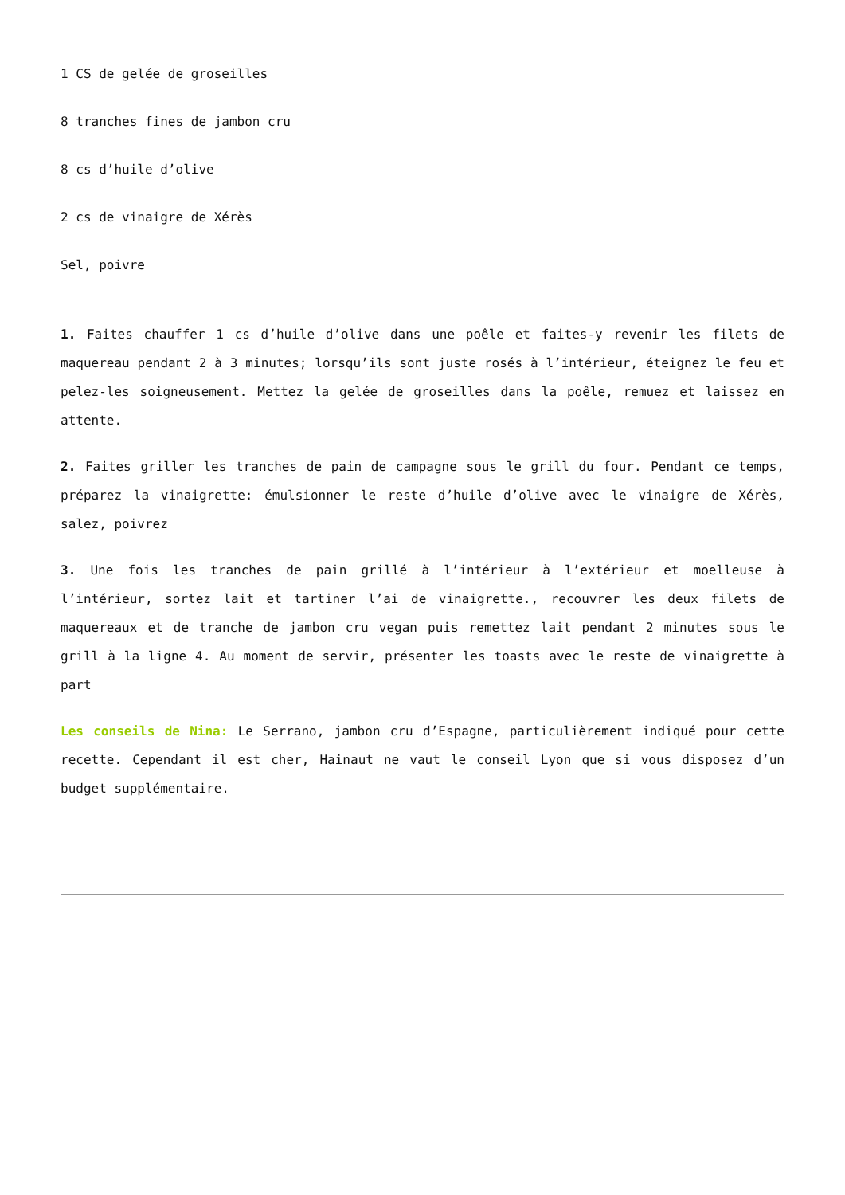1 CS de gelée de groseilles
8 tranches fines de jambon cru
8 cs d’huile d’olive
2 cs de vinaigre de Xérès
Sel, poivre
1. Faites chauffer 1 cs d’huile d’olive dans une poêle et faites-y revenir les filets de maquereau pendant 2 à 3 minutes; lorsqu’ils sont juste rosés à l’intérieur, éteignez le feu et pelez-les soigneusement. Mettez la gelée de groseilles dans la poêle, remuez et laissez en attente.
2. Faites griller les tranches de pain de campagne sous le grill du four. Pendant ce temps, préparez la vinaigrette: émulsionner le reste d’huile d’olive avec le vinaigre de Xérès, salez, poivrez
3. Une fois les tranches de pain grillé à l’intérieur à l’extérieur et moelleuse à l’intérieur, sortez lait et tartiner l’ai de vinaigrette., recouvrer les deux filets de maquereaux et de tranche de jambon cru vegan puis remettez lait pendant 2 minutes sous le grill à la ligne 4. Au moment de servir, présenter les toasts avec le reste de vinaigrette à part
Les conseils de Nina: Le Serrano, jambon cru d’Espagne, particulièrement indiqué pour cette recette. Cependant il est cher, Hainaut ne vaut le conseil Lyon que si vous disposez d’un budget supplémentaire.